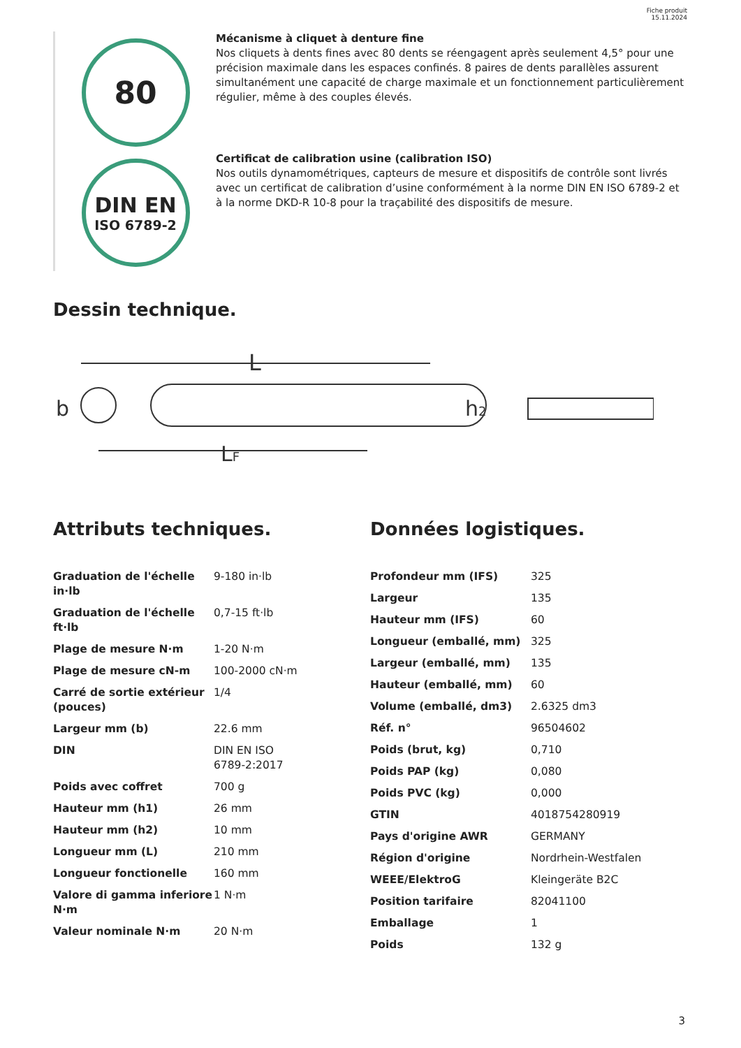Fiche produit
15.11.2024
80
Mécanisme à cliquet à denture fine
Nos cliquets à dents fines avec 80 dents se réengagent après seulement 4,5° pour une précision maximale dans les espaces confinés. 8 paires de dents parallèles assurent simultanément une capacité de charge maximale et un fonctionnement particulièrement régulier, même à des couples élevés.
DIN EN
ISO 6789-2
Certificat de calibration usine (calibration ISO)
Nos outils dynamométriques, capteurs de mesure et dispositifs de contrôle sont livrés avec un certificat de calibration d’usine conformément à la norme DIN EN ISO 6789-2 et à la norme DKD-R 10-8 pour la traçabilité des dispositifs de mesure.
Dessin technique.
L
LF
b
h2
Attributs techniques. Données logistiques.
| Graduation de l'échelle in·lb | 9-180 in·lb |
| Graduation de l'échelle ft·lb | 0,7-15 ft·lb |
| Plage de mesure N·m | 1-20 N·m |
| Plage de mesure cN-m | 100-2000 cN·m |
| Carré de sortie extérieur (pouces) | 1/4 |
| Largeur mm (b) | 22.6 mm |
| DIN | DIN EN ISO 6789-2:2017 |
| Poids avec coffret | 700 g |
| Hauteur mm (h1) | 26 mm |
| Hauteur mm (h2) | 10 mm |
| Longueur mm (L) | 210 mm |
| Longueur fonctionelle | 160 mm |
| Valore di gamma inferiore N·m | 1 N·m |
| Valeur nominale N·m | 20 N·m |
| Profondeur mm (IFS) | 325 |
| Largeur | 135 |
| Hauteur mm (IFS) | 60 |
| Longueur (emballé, mm) | 325 |
| Largeur (emballé, mm) | 135 |
| Hauteur (emballé, mm) | 60 |
| Volume (emballé, dm3) | 2.6325 dm3 |
| Réf. n° | 96504602 |
| Poids (brut, kg) | 0,710 |
| Poids PAP (kg) | 0,080 |
| Poids PVC (kg) | 0,000 |
| GTIN | 4018754280919 |
| Pays d'origine AWR | GERMANY |
| Région d'origine | Nordrhein-Westfalen |
| WEEE/ElektroG | Kleingeräte B2C |
| Position tarifaire | 82041100 |
| Emballage | 1 |
| Poids | 132 g |
3